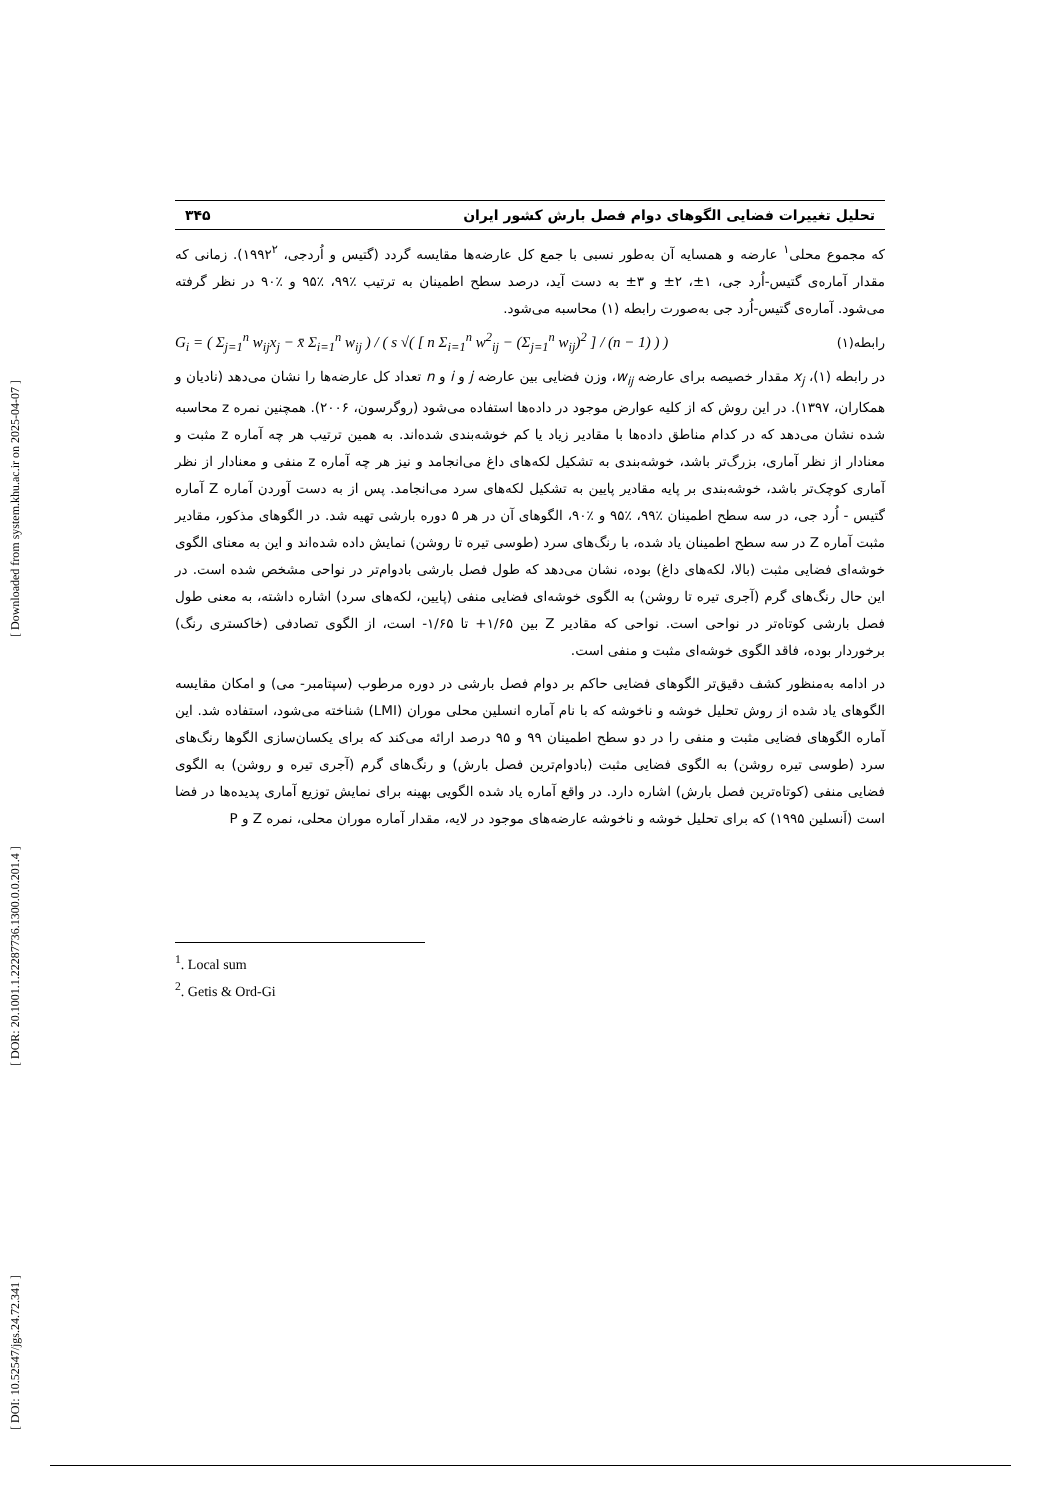[ DOI: 10.52547/jgs.24.72.341 ] [ DOR: 20.1001.1.22287736.1300.0.0.201.4 ] [ Downloaded from system.khu.ac.ir on 2025-04-07 ]
تحلیل تغییرات فضایی الگوهای دوام فصل بارش کشور ایران ۳۴۵
که مجموع محلی<sup>۱</sup> عارضه و همسایه آن به‌طور نسبی با جمع کل عارضه‌ها مقایسه گردد (گتیس و اُردجی، ۱۹۹۲<sup>۲</sup>). زمانی که مقدار آماره‌ی گتیس-اُرد جی، ۱±، ۲± و ۳± به دست آید، درصد سطح اطمینان به ترتیب ٪۹۹، ٪۹۵ و ٪۹۰ در نظر گرفته می‌شود. آماره‌ی گتیس-اُرد جی به‌صورت رابطه (۱) محاسبه می‌شود.
رابطه(۱) G<sub>i</sub> = ( Σ<sub>j=1</sub><sup>n</sup> w<sub>ij</sub>x<sub>j</sub> − x̄ Σ<sub>i=1</sub><sup>n</sup> w<sub>ij</sub> ) / ( s √( [ n Σ<sub>i=1</sub><sup>n</sup> w<sup>2</sup><sub>ij</sub> − (Σ<sub>j=1</sub><sup>n</sup> w<sub>ij</sub>)<sup>2</sup> ] / (n − 1) ) )
در رابطه (۱)، x<sub>j</sub> مقدار خصیصه برای عارضه w<sub>ij</sub>، وزن فضایی بین عارضه j و i و n تعداد کل عارضه‌ها را نشان می‌دهد (نادیان و همکاران، ۱۳۹۷). در این روش که از کلیه عوارض موجود در داده‌ها استفاده می‌شود (روگرسون، ۲۰۰۶). همچنین نمره z محاسبه شده نشان می‌دهد که در کدام مناطق داده‌ها با مقادیر زیاد یا کم خوشه‌بندی شده‌اند. به همین ترتیب هر چه آماره z مثبت و معنادار از نظر آماری، بزرگ‌تر باشد، خوشه‌بندی به تشکیل لکه‌های داغ می‌انجامد و نیز هر چه آماره z منفی و معنادار از نظر آماری کوچک‌تر باشد، خوشه‌بندی بر پایه مقادیر پایین به تشکیل لکه‌های سرد می‌انجامد. پس از به دست آوردن آماره Z آماره گتیس - اُرد جی، در سه سطح اطمینان ٪۹۹، ٪۹۵ و ٪۹۰، الگوهای آن در هر ۵ دوره بارشی تهیه شد. در الگوهای مذکور، مقادیر مثبت آماره Z در سه سطح اطمینان یاد شده، با رنگ‌های سرد (طوسی تیره تا روشن) نمایش داده شده‌اند و این به معنای الگوی خوشه‌ای فضایی مثبت (بالا، لکه‌های داغ) بوده، نشان می‌دهد که طول فصل بارشی بادوام‌تر در نواحی مشخص شده است. در این حال رنگ‌های گرم (آجری تیره تا روشن) به الگوی خوشه‌ای فضایی منفی (پایین، لکه‌های سرد) اشاره داشته، به معنی طول فصل بارشی کوتاه‌تر در نواحی است. نواحی که مقادیر Z بین ۱/۶۵+ تا ۱/۶۵- است، از الگوی تصادفی (خاکستری رنگ) برخوردار بوده، فاقد الگوی خوشه‌ای مثبت و منفی است.
در ادامه به‌منظور کشف دقیق‌تر الگوهای فضایی حاکم بر دوام فصل بارشی در دوره مرطوب (سپتامبر- می) و امکان مقایسه الگوهای یاد شده از روش تحلیل خوشه و ناخوشه که با نام آماره انسلین محلی موران (LMI) شناخته می‌شود، استفاده شد. این آماره الگوهای فضایی مثبت و منفی را در دو سطح اطمینان ۹۹ و ۹۵ درصد ارائه می‌کند که برای یکسان‌سازی الگوها رنگ‌های سرد (طوسی تیره روشن) به الگوی فضایی مثبت (بادوام‌ترین فصل بارش) و رنگ‌های گرم (آجری تیره و روشن) به الگوی فضایی منفی (کوتاه‌ترین فصل بارش) اشاره دارد. در واقع آماره یاد شده الگویی بهینه برای نمایش توزیع آماری پدیده‌ها در فضا است (اَنسلین ۱۹۹۵) که برای تحلیل خوشه و ناخوشه عارضه‌های موجود در لایه، مقدار آماره موران محلی، نمره Z و P
<sup>1</sup>. Local sum
<sup>2</sup>. Getis & Ord-Gi